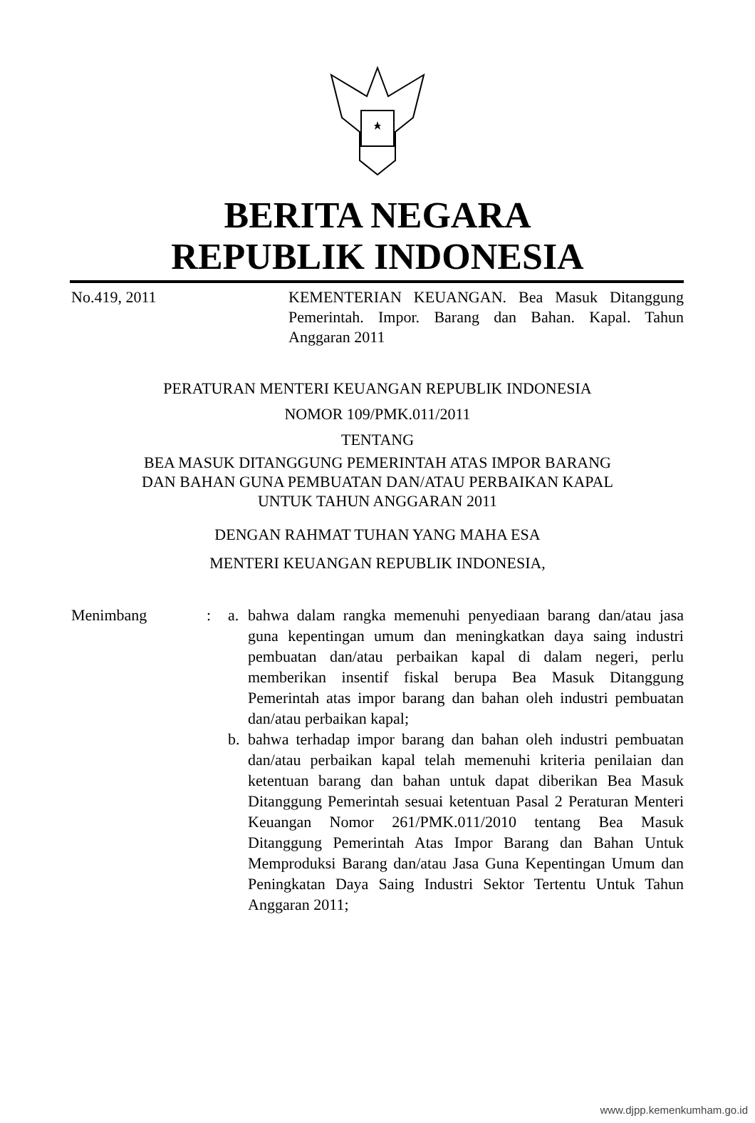BERITA NEGARA
REPUBLIK INDONESIA
No.419, 2011 KEMENTERIAN KEUANGAN. Bea Masuk Ditanggung Pemerintah. Impor. Barang dan Bahan. Kapal. Tahun Anggaran 2011
PERATURAN MENTERI KEUANGAN REPUBLIK INDONESIA
NOMOR 109/PMK.011/2011
TENTANG
BEA MASUK DITANGGUNG PEMERINTAH ATAS IMPOR BARANG
DAN BAHAN GUNA PEMBUATAN DAN/ATAU PERBAIKAN KAPAL
UNTUK TAHUN ANGGARAN 2011
DENGAN RAHMAT TUHAN YANG MAHA ESA
MENTERI KEUANGAN REPUBLIK INDONESIA,
Menimbang : a. bahwa dalam rangka memenuhi penyediaan barang dan/atau jasa guna kepentingan umum dan meningkatkan daya saing industri pembuatan dan/atau perbaikan kapal di dalam negeri, perlu memberikan insentif fiskal berupa Bea Masuk Ditanggung Pemerintah atas impor barang dan bahan oleh industri pembuatan dan/atau perbaikan kapal;
b. bahwa terhadap impor barang dan bahan oleh industri pembuatan dan/atau perbaikan kapal telah memenuhi kriteria penilaian dan ketentuan barang dan bahan untuk dapat diberikan Bea Masuk Ditanggung Pemerintah sesuai ketentuan Pasal 2 Peraturan Menteri Keuangan Nomor 261/PMK.011/2010 tentang Bea Masuk Ditanggung Pemerintah Atas Impor Barang dan Bahan Untuk Memproduksi Barang dan/atau Jasa Guna Kepentingan Umum dan Peningkatan Daya Saing Industri Sektor Tertentu Untuk Tahun Anggaran 2011;
www.djpp.kemenkumham.go.id